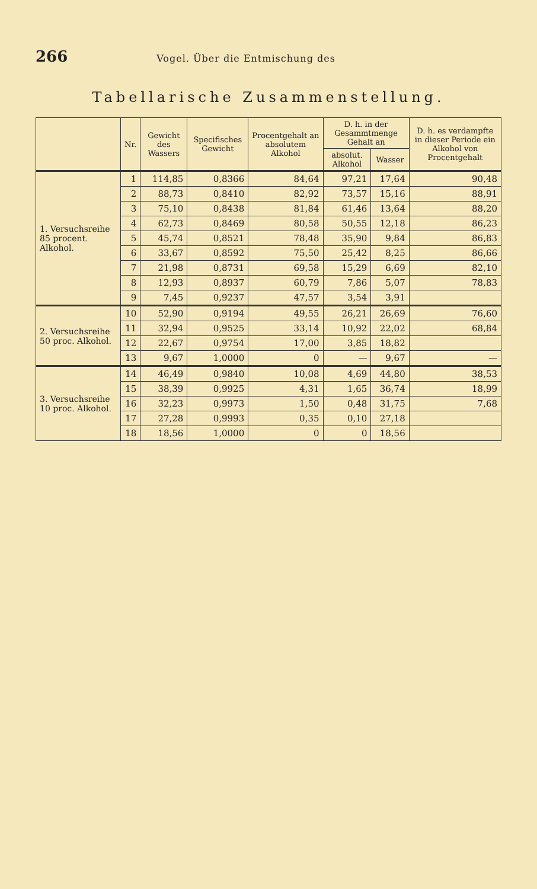266 Vogel. Über die Entmischung des
Tabellarische Zusammenstellung.
| | Nr. | Gewicht des Wassers | Specifisches Gewicht | Procentgehalt an absolutem Alkohol | D. h. in der Gesammtmenge Gehalt an | | D. h. es verdampfte in dieser Periode ein Alkohol von Procentgehalt |
| --- | --- | --- | --- | --- | --- | --- | --- |
| | | | | | absolut. Alkohol | Wasser | |
| 1. Versuchsreihe 85 procent. Alkohol. | 1 | 114,85 | 0,8366 | 84,64 | 97,21 | 17,64 | 90,48 |
| | 2 | 88,73 | 0,8410 | 82,92 | 73,57 | 15,16 | 88,91 |
| | 3 | 75,10 | 0,8438 | 81,84 | 61,46 | 13,64 | 88,20 |
| | 4 | 62,73 | 0,8469 | 80,58 | 50,55 | 12,18 | 86,23 |
| | 5 | 45,74 | 0,8521 | 78,48 | 35,90 | 9,84 | 86,83 |
| | 6 | 33,67 | 0,8592 | 75,50 | 25,42 | 8,25 | 86,66 |
| | 7 | 21,98 | 0,8731 | 69,58 | 15,29 | 6,69 | 82,10 |
| | 8 | 12,93 | 0,8937 | 60,79 | 7,86 | 5,07 | 78,83 |
| | 9 | 7,45 | 0,9237 | 47,57 | 3,54 | 3,91 | |
| 2. Versuchsreihe 50 proc. Alkohol. | 10 | 52,90 | 0,9194 | 49,55 | 26,21 | 26,69 | 76,60 |
| | 11 | 32,94 | 0,9525 | 33,14 | 10,92 | 22,02 | 68,84 |
| | 12 | 22,67 | 0,9754 | 17,00 | 3,85 | 18,82 | |
| | 13 | 9,67 | 1,0000 | 0 | — | 9,67 | — |
| 3. Versuchsreihe 10 proc. Alkohol. | 14 | 46,49 | 0,9840 | 10,08 | 4,69 | 44,80 | 38,53 |
| | 15 | 38,39 | 0,9925 | 4,31 | 1,65 | 36,74 | 18,99 |
| | 16 | 32,23 | 0,9973 | 1,50 | 0,48 | 31,75 | 7,68 |
| | 17 | 27,28 | 0,9993 | 0,35 | 0,10 | 27,18 | |
| | 18 | 18,56 | 1,0000 | 0 | 0 | 18,56 | |